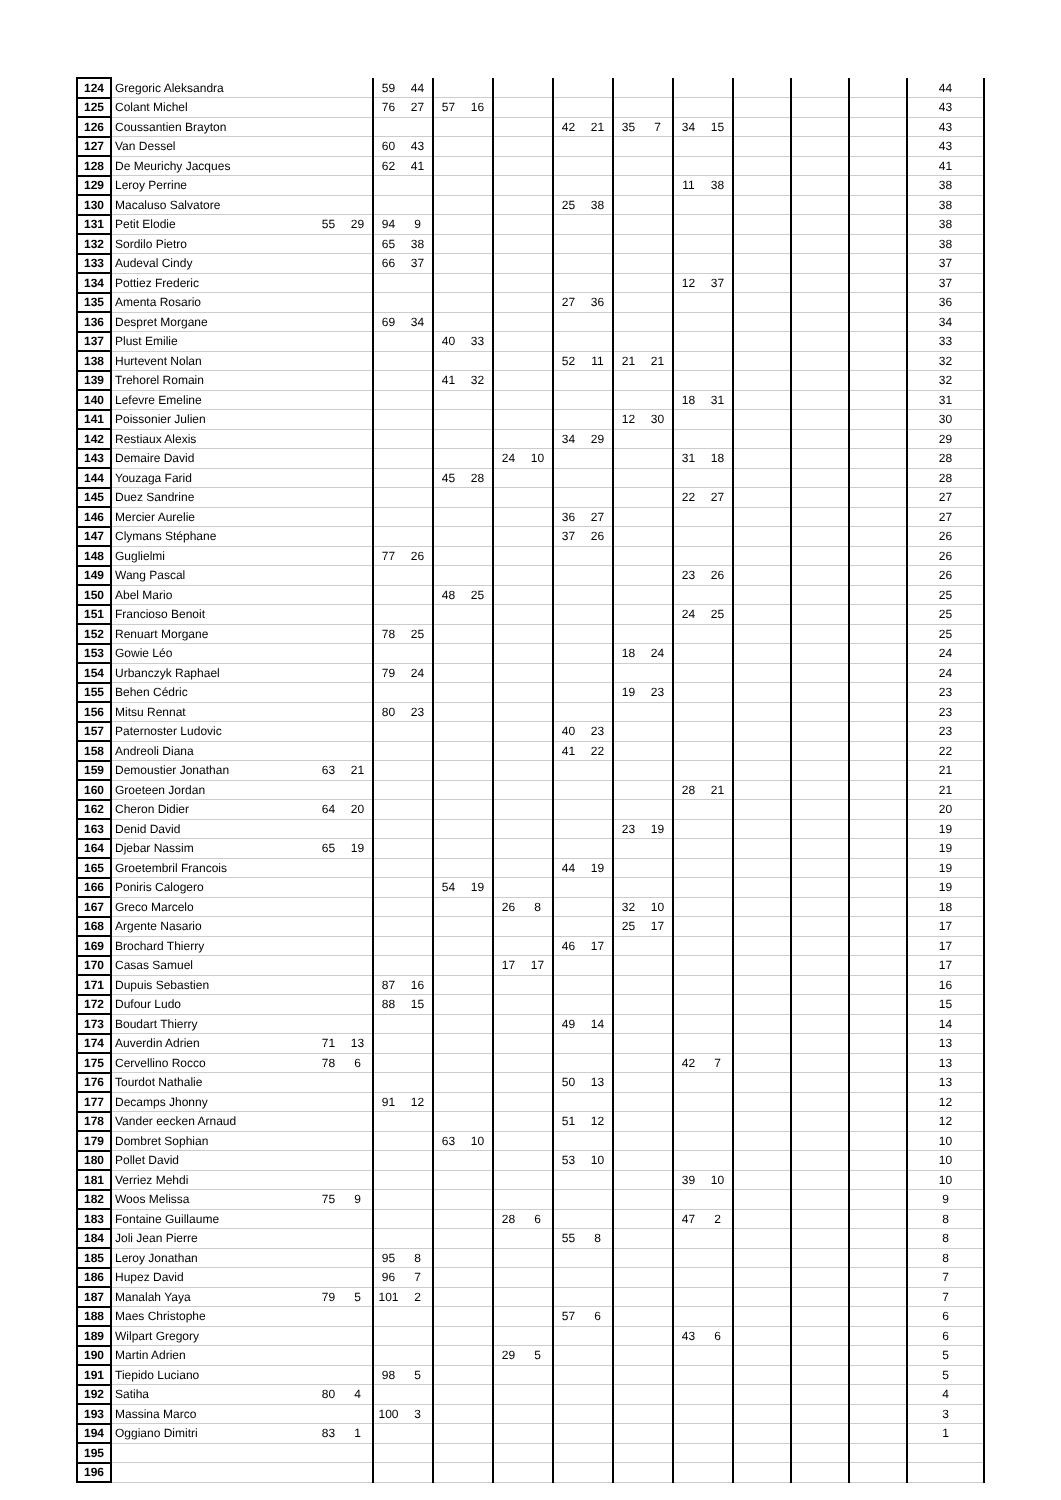| 124 | Gregoric Aleksandra | | | 59 | 44 | | | | | | | | | | | | | | 44 |
| 125 | Colant Michel | | | 76 | 27 | 57 | 16 | | | | | | | | | | | | 43 |
| 126 | Coussantien Brayton | | | | | | | | | 42 | 21 | 35 | 7 | 34 | 15 | | | | 43 |
| 127 | Van Dessel | | | 60 | 43 | | | | | | | | | | | | | | 43 |
| 128 | De Meurichy Jacques | | | 62 | 41 | | | | | | | | | | | | | | 41 |
| 129 | Leroy Perrine | | | | | | | | | | | | | 11 | 38 | | | | 38 |
| 130 | Macaluso Salvatore | | | | | | | | | 25 | 38 | | | | | | | | 38 |
| 131 | Petit Elodie | 55 | 29 | 94 | 9 | | | | | | | | | | | | | | 38 |
| 132 | Sordilo Pietro | | | 65 | 38 | | | | | | | | | | | | | | 38 |
| 133 | Audeval Cindy | | | 66 | 37 | | | | | | | | | | | | | | 37 |
| 134 | Pottiez Frederic | | | | | | | | | | | | | 12 | 37 | | | | 37 |
| 135 | Amenta Rosario | | | | | | | | | 27 | 36 | | | | | | | | 36 |
| 136 | Despret Morgane | | | 69 | 34 | | | | | | | | | | | | | | 34 |
| 137 | Plust Emilie | | | | | 40 | 33 | | | | | | | | | | | | 33 |
| 138 | Hurtevent Nolan | | | | | | | | | 52 | 11 | 21 | 21 | | | | | | 32 |
| 139 | Trehorel Romain | | | | | 41 | 32 | | | | | | | | | | | | 32 |
| 140 | Lefevre Emeline | | | | | | | | | | | | | 18 | 31 | | | | 31 |
| 141 | Poissonier Julien | | | | | | | | | | | 12 | 30 | | | | | | 30 |
| 142 | Restiaux Alexis | | | | | | | | | 34 | 29 | | | | | | | | 29 |
| 143 | Demaire David | | | | | | | 24 | 10 | | | | | 31 | 18 | | | | 28 |
| 144 | Youzaga Farid | | | | | 45 | 28 | | | | | | | | | | | | 28 |
| 145 | Duez Sandrine | | | | | | | | | | | | | 22 | 27 | | | | 27 |
| 146 | Mercier Aurelie | | | | | | | | | 36 | 27 | | | | | | | | 27 |
| 147 | Clymans Stéphane | | | | | | | | | 37 | 26 | | | | | | | | 26 |
| 148 | Guglielmi | | | 77 | 26 | | | | | | | | | | | | | | 26 |
| 149 | Wang Pascal | | | | | | | | | | | | | 23 | 26 | | | | 26 |
| 150 | Abel Mario | | | | | 48 | 25 | | | | | | | | | | | | 25 |
| 151 | Francioso Benoit | | | | | | | | | | | | | 24 | 25 | | | | 25 |
| 152 | Renuart Morgane | | | 78 | 25 | | | | | | | | | | | | | | 25 |
| 153 | Gowie Léo | | | | | | | | | | | 18 | 24 | | | | | | 24 |
| 154 | Urbanczyk Raphael | | | 79 | 24 | | | | | | | | | | | | | | 24 |
| 155 | Behen Cédric | | | | | | | | | | | 19 | 23 | | | | | | 23 |
| 156 | Mitsu Rennat | | | 80 | 23 | | | | | | | | | | | | | | 23 |
| 157 | Paternoster Ludovic | | | | | | | | | 40 | 23 | | | | | | | | 23 |
| 158 | Andreoli Diana | | | | | | | | | 41 | 22 | | | | | | | | 22 |
| 159 | Demoustier Jonathan | 63 | 21 | | | | | | | | | | | | | | | | 21 |
| 160 | Groeteen Jordan | | | | | | | | | | | | | 28 | 21 | | | | 21 |
| 162 | Cheron Didier | 64 | 20 | | | | | | | | | | | | | | | | 20 |
| 163 | Denid David | | | | | | | | | | | 23 | 19 | | | | | | 19 |
| 164 | Djebar Nassim | 65 | 19 | | | | | | | | | | | | | | | | 19 |
| 165 | Groetembril Francois | | | | | | | | | 44 | 19 | | | | | | | | 19 |
| 166 | Poniris Calogero | | | | | 54 | 19 | | | | | | | | | | | | 19 |
| 167 | Greco Marcelo | | | | | | | 26 | 8 | | | 32 | 10 | | | | | | 18 |
| 168 | Argente Nasario | | | | | | | | | | | 25 | 17 | | | | | | 17 |
| 169 | Brochard Thierry | | | | | | | | | 46 | 17 | | | | | | | | 17 |
| 170 | Casas Samuel | | | | | | | 17 | 17 | | | | | | | | | | 17 |
| 171 | Dupuis Sebastien | | | 87 | 16 | | | | | | | | | | | | | | 16 |
| 172 | Dufour Ludo | | | 88 | 15 | | | | | | | | | | | | | | 15 |
| 173 | Boudart Thierry | | | | | | | | | 49 | 14 | | | | | | | | 14 |
| 174 | Auverdin Adrien | 71 | 13 | | | | | | | | | | | | | | | | 13 |
| 175 | Cervellino Rocco | 78 | 6 | | | | | | | | | | | 42 | 7 | | | | 13 |
| 176 | Tourdot Nathalie | | | | | | | | | 50 | 13 | | | | | | | | 13 |
| 177 | Decamps Jhonny | | | 91 | 12 | | | | | | | | | | | | | | 12 |
| 178 | Vander eecken Arnaud | | | | | | | | | 51 | 12 | | | | | | | | 12 |
| 179 | Dombret Sophian | | | | | 63 | 10 | | | | | | | | | | | | 10 |
| 180 | Pollet David | | | | | | | | | 53 | 10 | | | | | | | | 10 |
| 181 | Verriez Mehdi | | | | | | | | | | | | | 39 | 10 | | | | 10 |
| 182 | Woos Melissa | 75 | 9 | | | | | | | | | | | | | | | | 9 |
| 183 | Fontaine Guillaume | | | | | | | 28 | 6 | | | | | 47 | 2 | | | | 8 |
| 184 | Joli Jean Pierre | | | | | | | | | 55 | 8 | | | | | | | | 8 |
| 185 | Leroy Jonathan | | | 95 | 8 | | | | | | | | | | | | | | 8 |
| 186 | Hupez David | | | 96 | 7 | | | | | | | | | | | | | | 7 |
| 187 | Manalah Yaya | 79 | 5 | 101 | 2 | | | | | | | | | | | | | | 7 |
| 188 | Maes Christophe | | | | | | | | | 57 | 6 | | | | | | | | 6 |
| 189 | Wilpart Gregory | | | | | | | | | | | | | 43 | 6 | | | | 6 |
| 190 | Martin Adrien | | | | | | | 29 | 5 | | | | | | | | | | 5 |
| 191 | Tiepido Luciano | | | 98 | 5 | | | | | | | | | | | | | | 5 |
| 192 | Satiha | 80 | 4 | | | | | | | | | | | | | | | | 4 |
| 193 | Massina Marco | | | 100 | 3 | | | | | | | | | | | | | | 3 |
| 194 | Oggiano Dimitri | 83 | 1 | | | | | | | | | | | | | | | | 1 |
| 195 | | | | | | | | | | | | | | | | | | | |
| 196 | | | | | | | | | | | | | | | | | | | |